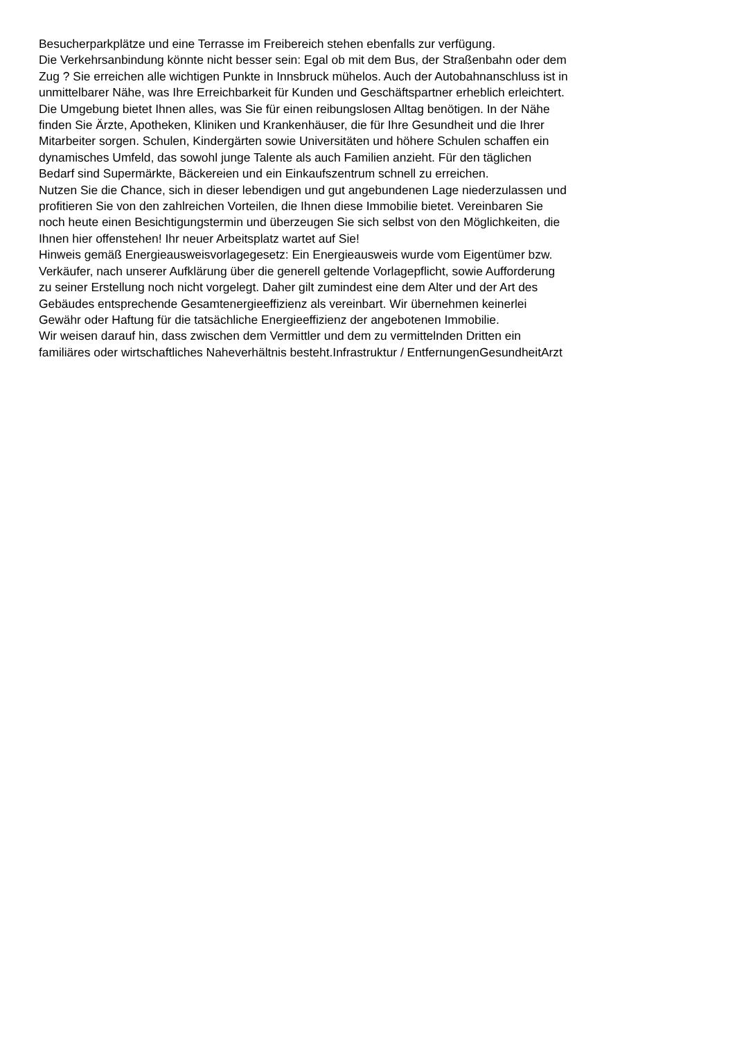Besucherparkplätze und eine Terrasse im Freibereich stehen ebenfalls zur verfügung.
Die Verkehrsanbindung könnte nicht besser sein: Egal ob mit dem Bus, der Straßenbahn oder dem
Zug ? Sie erreichen alle wichtigen Punkte in Innsbruck mühelos. Auch der Autobahnanschluss ist in
unmittelbarer Nähe, was Ihre Erreichbarkeit für Kunden und Geschäftspartner erheblich erleichtert.
Die Umgebung bietet Ihnen alles, was Sie für einen reibungslosen Alltag benötigen. In der Nähe
finden Sie Ärzte, Apotheken, Kliniken und Krankenhäuser, die für Ihre Gesundheit und die Ihrer
Mitarbeiter sorgen. Schulen, Kindergärten sowie Universitäten und höhere Schulen schaffen ein
dynamisches Umfeld, das sowohl junge Talente als auch Familien anzieht. Für den täglichen
Bedarf sind Supermärkte, Bäckereien und ein Einkaufszentrum schnell zu erreichen.
Nutzen Sie die Chance, sich in dieser lebendigen und gut angebundenen Lage niederzulassen und
profitieren Sie von den zahlreichen Vorteilen, die Ihnen diese Immobilie bietet. Vereinbaren Sie
noch heute einen Besichtigungstermin und überzeugen Sie sich selbst von den Möglichkeiten, die
Ihnen hier offenstehen! Ihr neuer Arbeitsplatz wartet auf Sie!
Hinweis gemäß Energieausweisvorlagegesetz: Ein Energieausweis wurde vom Eigentümer bzw.
Verkäufer, nach unserer Aufklärung über die generell geltende Vorlagepflicht, sowie Aufforderung
zu seiner Erstellung noch nicht vorgelegt. Daher gilt zumindest eine dem Alter und der Art des
Gebäudes entsprechende Gesamtenergieeffizienz als vereinbart. Wir übernehmen keinerlei
Gewähr oder Haftung für die tatsächliche Energieeffizienz der angebotenen Immobilie.
Wir weisen darauf hin, dass zwischen dem Vermittler und dem zu vermittelnden Dritten ein
familiäres oder wirtschaftliches Naheverhältnis besteht.Infrastruktur / EntfernungenGesundheitArzt